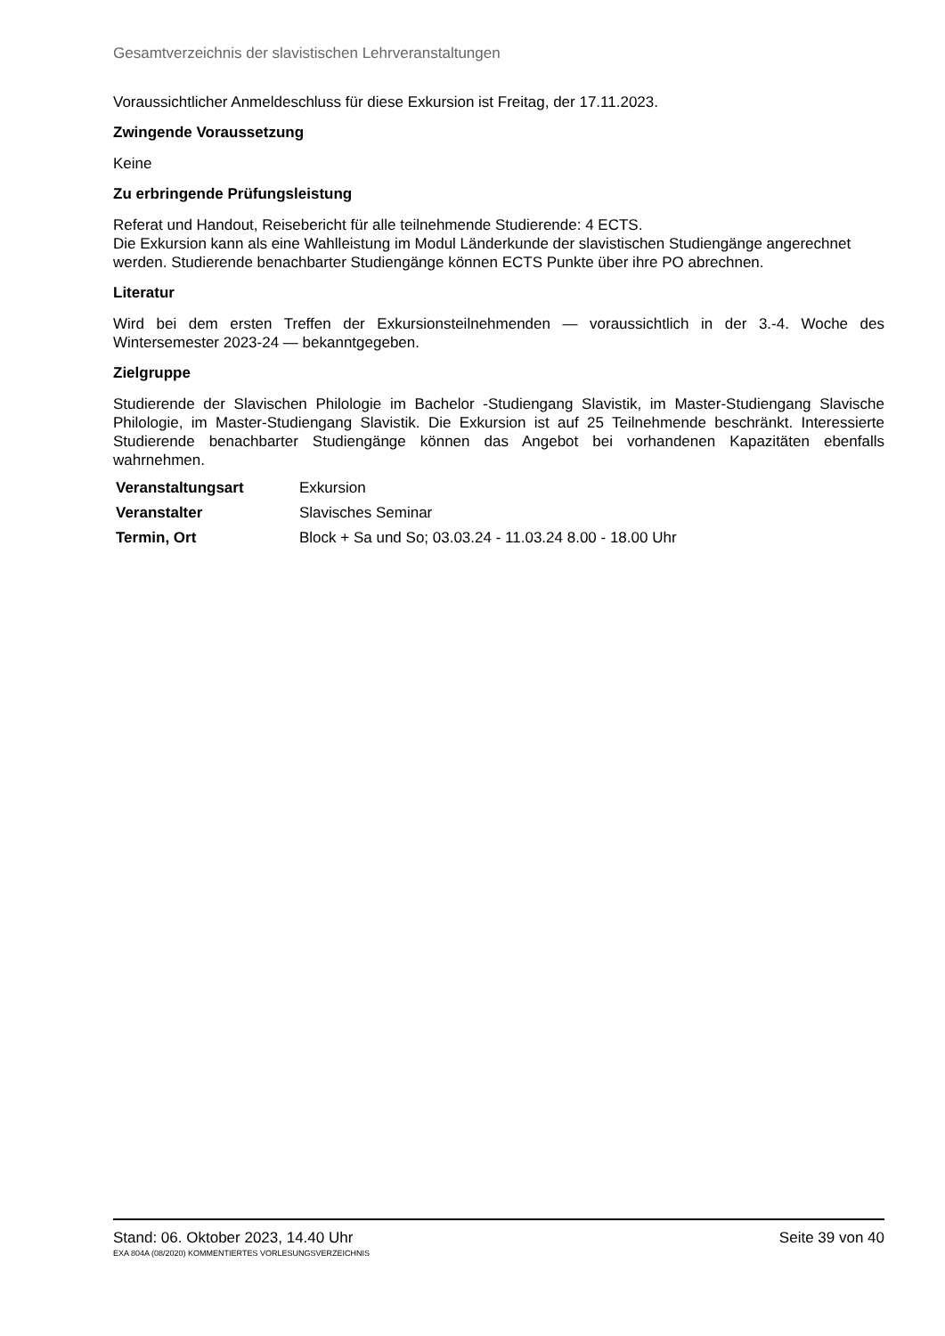Gesamtverzeichnis der slavistischen Lehrveranstaltungen
Voraussichtlicher Anmeldeschluss für diese Exkursion ist Freitag, der 17.11.2023.
Zwingende Voraussetzung
Keine
Zu erbringende Prüfungsleistung
Referat und Handout, Reisebericht für alle teilnehmende Studierende: 4 ECTS.
Die Exkursion kann als eine Wahlleistung im Modul Länderkunde der slavistischen Studiengänge angerechnet werden. Studierende benachbarter Studiengänge können ECTS Punkte über ihre PO abrechnen.
Literatur
Wird bei dem ersten Treffen der Exkursionsteilnehmenden — voraussichtlich in der 3.-4. Woche des Wintersemester 2023-24 — bekanntgegeben.
Zielgruppe
Studierende der Slavischen Philologie im Bachelor -Studiengang Slavistik, im Master-Studiengang Slavische Philologie, im Master-Studiengang Slavistik. Die Exkursion ist auf 25 Teilnehmende beschränkt. Interessierte Studierende benachbarter Studiengänge können das Angebot bei vorhandenen Kapazitäten ebenfalls wahrnehmen.
| Veranstaltungsart | Exkursion |
| Veranstalter | Slavisches Seminar |
| Termin, Ort | Block + Sa und So; 03.03.24 - 11.03.24 8.00 - 18.00 Uhr |
Stand: 06. Oktober 2023, 14.40 Uhr Seite 39 von 40
EXA 804A (08/2020) KOMMENTIERTES VORLESUNGSVERZEICHNIS